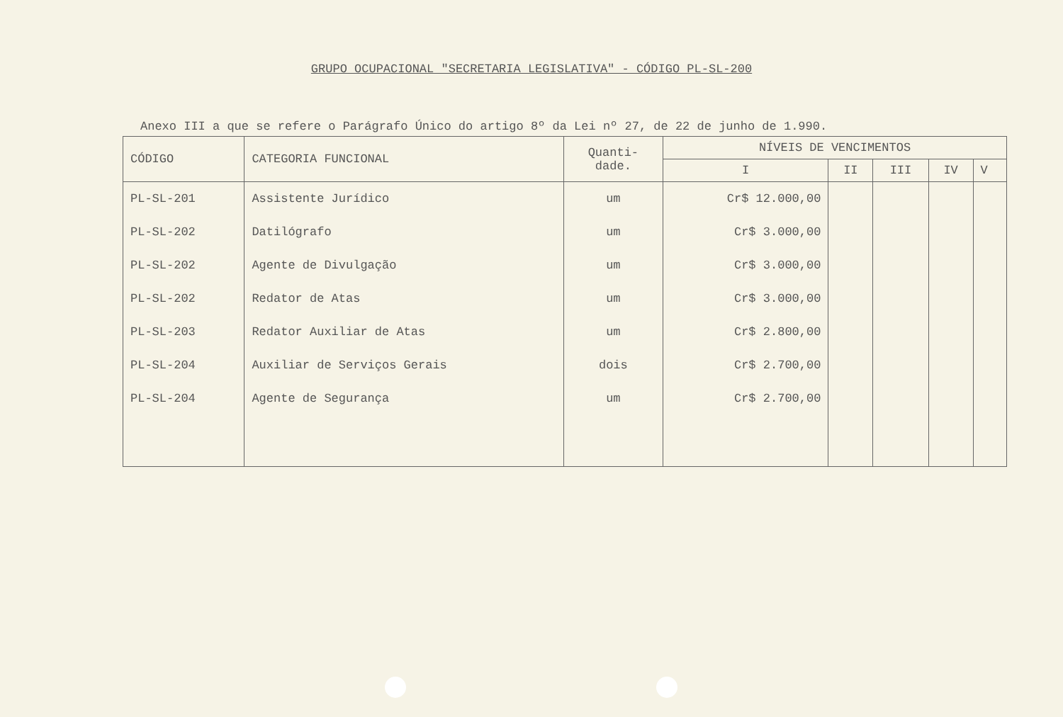GRUPO OCUPACIONAL "SECRETARIA LEGISLATIVA" - CÓDIGO PL-SL-200
Anexo III a que se refere o Parágrafo Único do artigo 8º da Lei nº 27, de 22 de junho de 1.990.
| CÓDIGO | CATEGORIA FUNCIONAL | Quanti- dade. | NÍVEIS DE VENCIMENTOS | | | | |
| --- | --- | --- | --- | --- | --- | --- | --- |
| | | | I | II | III | IV | V |
| PL-SL-201 | Assistente Jurídico | um | Cr$ 12.000,00 | | | | |
| PL-SL-202 | Datilógrafo | um | Cr$ 3.000,00 | | | | |
| PL-SL-202 | Agente de Divulgação | um | Cr$ 3.000,00 | | | | |
| PL-SL-202 | Redator de Atas | um | Cr$ 3.000,00 | | | | |
| PL-SL-203 | Redator Auxiliar de Atas | um | Cr$ 2.800,00 | | | | |
| PL-SL-204 | Auxiliar de Serviços Gerais | dois | Cr$ 2.700,00 | | | | |
| PL-SL-204 | Agente de Segurança | um | Cr$ 2.700,00 | | | | |